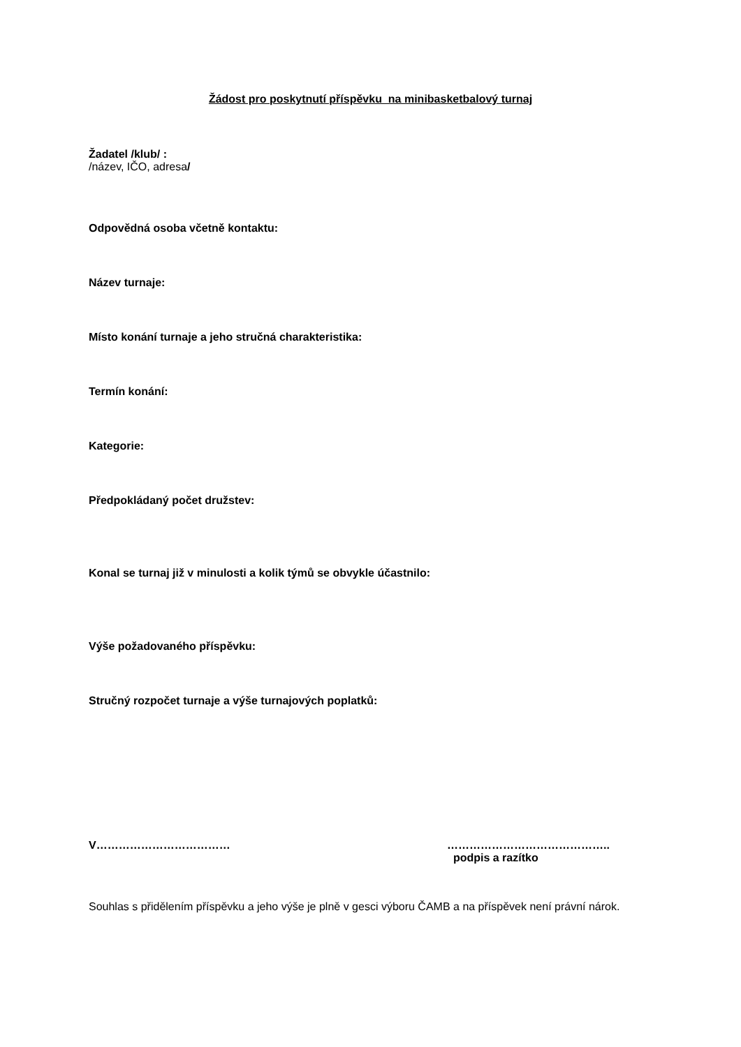Žádost pro poskytnutí příspěvku na minibasketbalový turnaj
Žadatel /klub/ :
/název, IČO, adresa/
Odpovědná osoba včetně kontaktu:
Název turnaje:
Místo konání turnaje a jeho stručná charakteristika:
Termín konání:
Kategorie:
Předpokládaný počet družstev:
Konal se turnaj již v minulosti a kolik týmů se obvykle účastnilo:
Výše požadovaného příspěvku:
Stručný rozpočet turnaje a výše turnajových poplatků:
V……………………………… ……………………………………..
podpis a razítko
Souhlas s přidělením příspěvku a jeho výše je plně v gesci výboru ČAMB a na příspěvek není právní nárok.